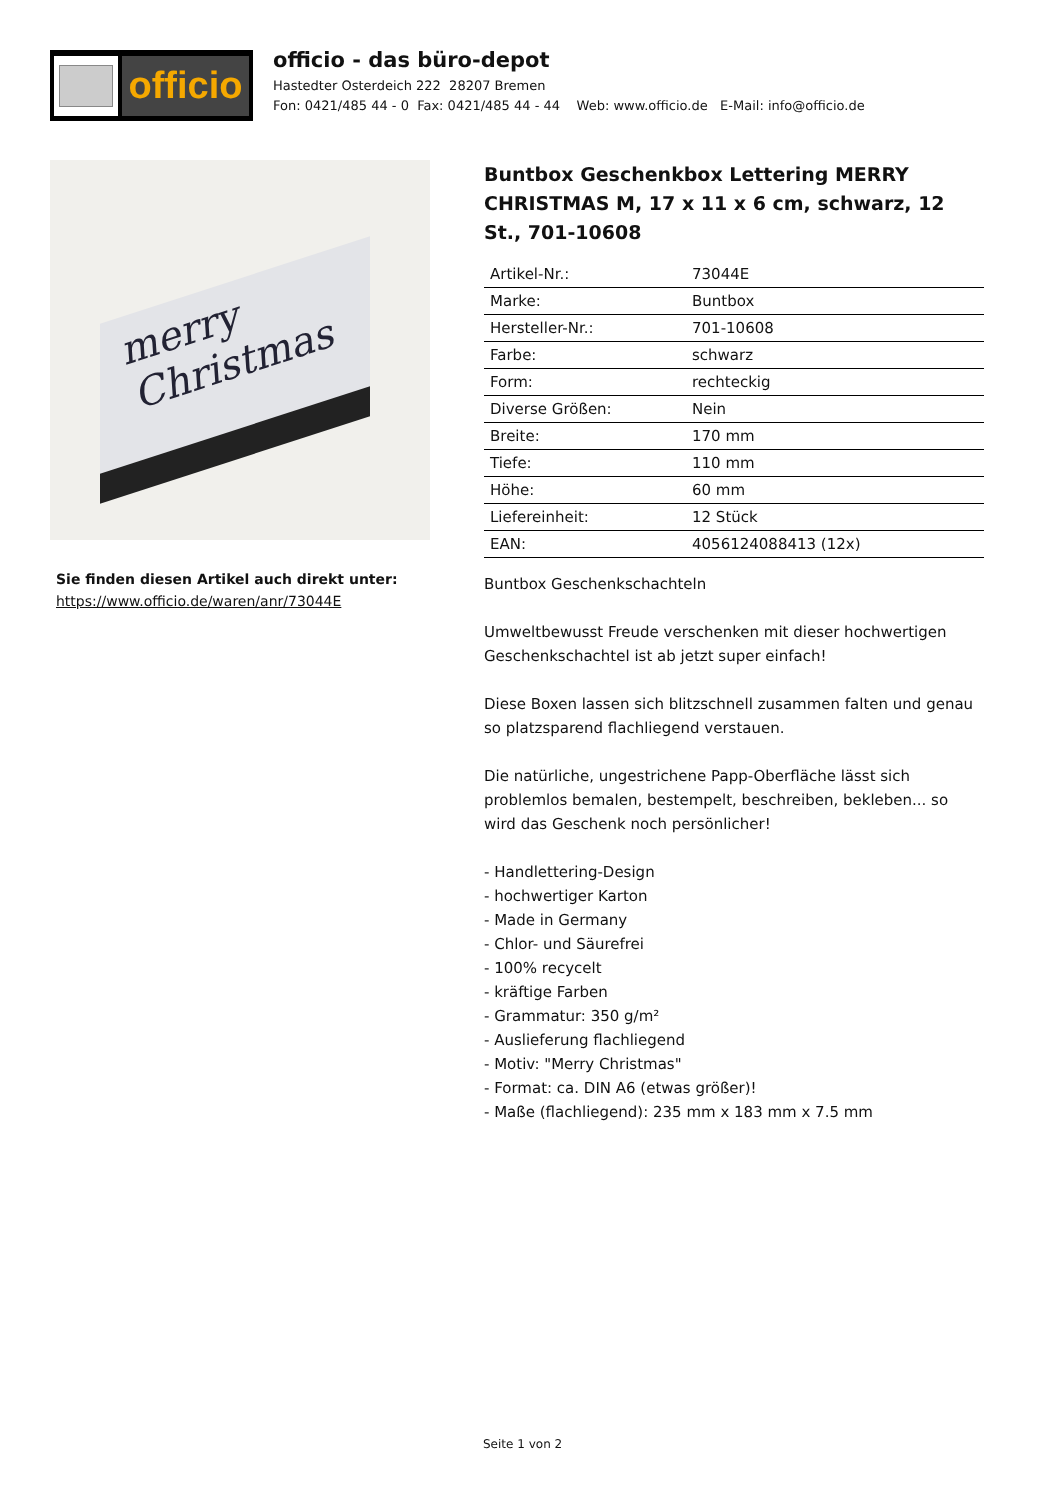officio
officio - das büro-depot
Hastedter Osterdeich 222 28207 Bremen
Fon: 0421/485 44 - 0 Fax: 0421/485 44 - 44 Web: www.officio.de E-Mail: info@officio.de
merry Christmas
Sie finden diesen Artikel auch direkt unter:
https://www.officio.de/waren/anr/73044E
Buntbox Geschenkbox Lettering MERRY CHRISTMAS M, 17 x 11 x 6 cm, schwarz, 12 St., 701-10608
| Artikel-Nr.: | 73044E |
| Marke: | Buntbox |
| Hersteller-Nr.: | 701-10608 |
| Farbe: | schwarz |
| Form: | rechteckig |
| Diverse Größen: | Nein |
| Breite: | 170 mm |
| Tiefe: | 110 mm |
| Höhe: | 60 mm |
| Liefereinheit: | 12 Stück |
| EAN: | 4056124088413 (12x) |
Buntbox Geschenkschachteln
Umweltbewusst Freude verschenken mit dieser hochwertigen Geschenkschachtel ist ab jetzt super einfach!
Diese Boxen lassen sich blitzschnell zusammen falten und genau so platzsparend flachliegend verstauen.
Die natürliche, ungestrichene Papp-Oberfläche lässt sich problemlos bemalen, bestempelt, beschreiben, bekleben... so wird das Geschenk noch persönlicher!
- Handlettering-Design
- hochwertiger Karton
- Made in Germany
- Chlor- und Säurefrei
- 100% recycelt
- kräftige Farben
- Grammatur: 350 g/m²
- Auslieferung flachliegend
- Motiv: "Merry Christmas"
- Format: ca. DIN A6 (etwas größer)!
- Maße (flachliegend): 235 mm x 183 mm x 7.5 mm
Seite 1 von 2